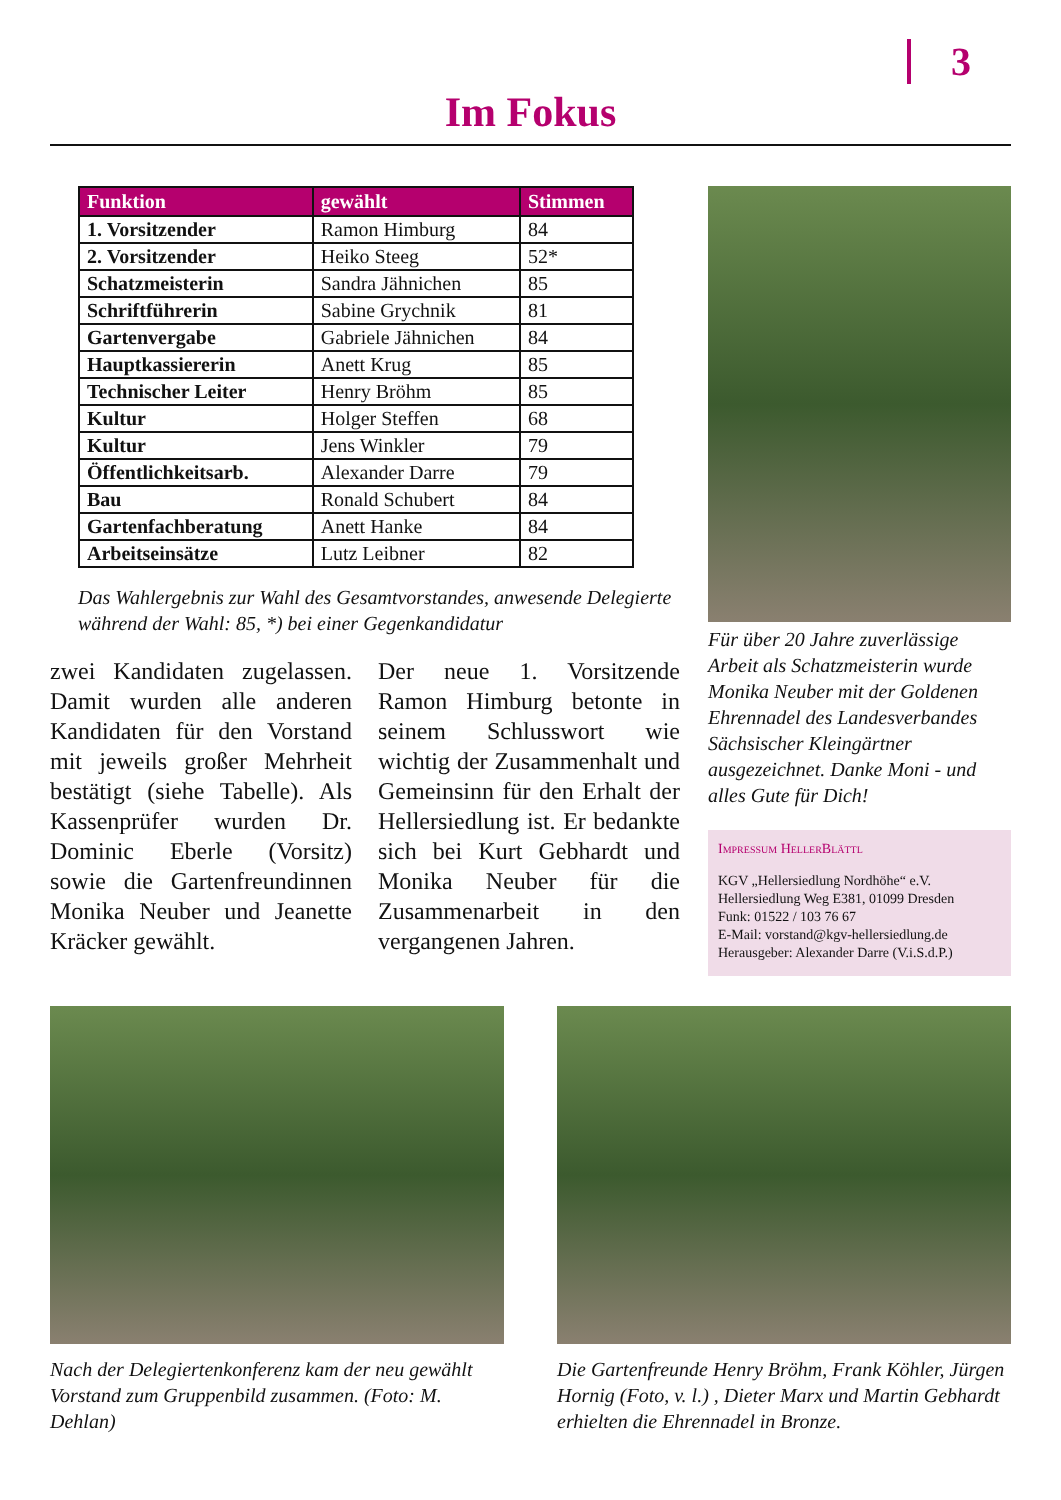3
Im Fokus
| Funktion | gewählt | Stimmen |
| --- | --- | --- |
| 1. Vorsitzender | Ramon Himburg | 84 |
| 2. Vorsitzender | Heiko Steeg | 52* |
| Schatzmeisterin | Sandra Jähnichen | 85 |
| Schriftführerin | Sabine Grychnik | 81 |
| Gartenvergabe | Gabriele Jähnichen | 84 |
| Hauptkassiererin | Anett Krug | 85 |
| Technischer Leiter | Henry Bröhm | 85 |
| Kultur | Holger Steffen | 68 |
| Kultur | Jens Winkler | 79 |
| Öffentlichkeitsarb. | Alexander Darre | 79 |
| Bau | Ronald Schubert | 84 |
| Gartenfachberatung | Anett Hanke | 84 |
| Arbeitseinsätze | Lutz Leibner | 82 |
Das Wahlergebnis zur Wahl des Gesamtvorstandes, anwesende Delegierte während der Wahl: 85, *) bei einer Gegenkandidatur
zwei Kandidaten zugelassen. Damit wurden alle anderen Kandidaten für den Vorstand mit jeweils großer Mehrheit bestätigt (siehe Tabelle). Als Kassenprüfer wurden Dr. Dominic Eberle (Vorsitz) sowie die Gartenfreundinnen Monika Neuber und Jeanette Kräcker gewählt.
Der neue 1. Vorsitzende Ramon Himburg betonte in seinem Schlusswort wie wichtig der Zusammenhalt und Gemeinsinn für den Erhalt der Hellersiedlung ist. Er bedankte sich bei Kurt Gebhardt und Monika Neuber für die Zusammenarbeit in den vergangenen Jahren.
Für über 20 Jahre zuverlässige Arbeit als Schatzmeisterin wurde Monika Neuber mit der Goldenen Ehrennadel des Landesverbandes Sächsischer Kleingärtner ausgezeichnet. Danke Moni - und alles Gute für Dich!
Impressum HellerBlättl
KGV „Hellersiedlung Nordhöhe“ e.V.
Hellersiedlung Weg E381, 01099 Dresden
Funk: 01522 / 103 76 67
E-Mail: vorstand@kgv-hellersiedlung.de
Herausgeber: Alexander Darre (V.i.S.d.P.)
Nach der Delegiertenkonferenz kam der neu gewählt Vorstand zum Gruppenbild zusammen. (Foto: M. Dehlan)
Die Gartenfreunde Henry Bröhm, Frank Köhler, Jürgen Hornig (Foto, v. l.) , Dieter Marx und Martin Gebhardt erhielten die Ehrennadel in Bronze.